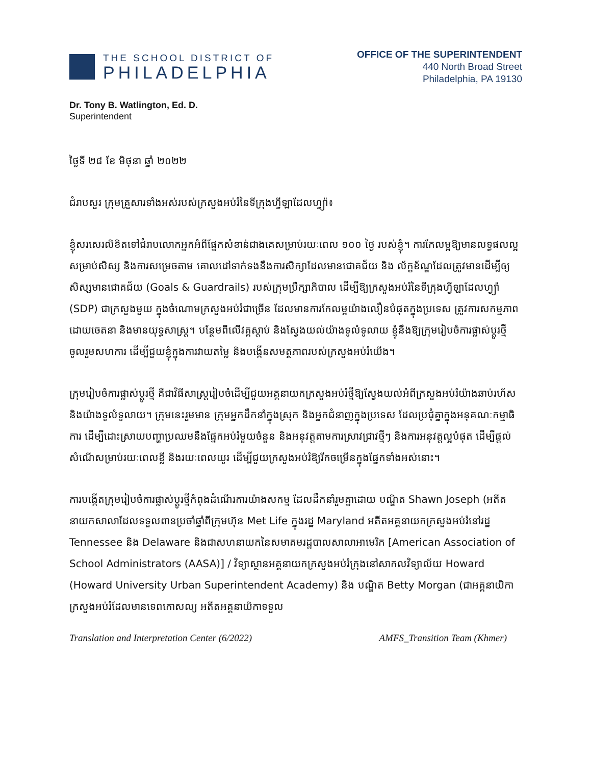THE SCHOOL DISTRICT OF
PHILADELPHIA
OFFICE OF THE SUPERINTENDENT
440 North Broad Street
Philadelphia, PA 19130
Dr. Tony B. Watlington, Ed. D.
Superintendent
ថ្ងៃទី ២៨ ខែ មិថុនា ឆ្នាំ ២០២២
ជំរាបសួរ ក្រុមគ្រួសារទាំងអស់របស់ក្រសួងអប់រំនៃទីក្រុងហ្វីឡាដែលហ្វ្យ៉ា៖
ខ្ញុំសរសេរលិខិតទៅជំរាបលោកអ្នកអំពីផ្នែកសំខាន់ជាងគេសម្រាប់រយៈពេល ១០០ ថ្ងៃ របស់ខ្ញុំ។ ការកែលម្អឱ្យមានលទ្ធផលល្អសម្រាប់សិស្ស និងការសម្រេចតាម គោលដៅទាក់ទងនឹងការសិក្សាដែលមានជោគជ័យ និង ល័ក្ខខ័ណ្ឌដែលត្រូវមានដើម្បីឲ្យសិស្សមានជោគជ័យ (Goals & Guardrails) របស់ក្រុមប្រឹក្សាភិបាល ដើម្បីឱ្យក្រសួងអប់រំនៃទីក្រុងហ្វីឡាដែលហ្វ្យ៉ា (SDP) ជាក្រសួងមួយ ក្នុងចំណោមក្រសួងអប់រំជាច្រើន ដែលមានការកែលម្អយ៉ាងលឿនបំផុតក្នុងប្រទេស ត្រូវការសកម្មភាពដោយចេតនា និងមានយុទ្ធសាស្ត្រ។ បន្ថែមពីលើវគ្គស្តាប់ និងស្វែងយល់យ៉ាងទូលំទូលាយ ខ្ញុំនឹងឱ្យក្រុមរៀបចំការផ្លាស់ប្តូរថ្មីចូលរួមសហការ ដើម្បីជួយខ្ញុំក្នុងការវាយតម្លៃ និងបង្កើនសមត្ថភាពរបស់ក្រសួងអប់រំយើង។
ក្រុមរៀបចំការផ្លាស់ប្តូរថ្មី គឺជាវិធីសាស្ត្ររៀបចំដើម្បីជួយអគ្គនាយកក្រសួងអប់រំថ្មីឱ្យស្វែងយល់អំពីក្រសួងអប់រំយ៉ាងឆាប់រហ័ស និងយ៉ាងទូលំទូលាយ។ ក្រុមនេះរួមមាន ក្រុមអ្នកដឹកនាំក្នុងស្រុក និងអ្នកជំនាញក្នុងប្រទេស ដែលប្រជុំគ្នាក្នុងអនុគណៈកម្មាធិការ ដើម្បីដោះស្រាយបញ្ហាប្រឈមនឹងផ្នែកអប់រំមួយចំនួន និងអនុវត្តតាមការស្រាវជ្រាវថ្មីៗ និងការអនុវត្តល្អបំផុត ដើម្បីផ្តល់សំណើសម្រាប់រយៈពេលខ្លី និងរយៈពេលយូរ ដើម្បីជួយក្រសួងអប់រំឱ្យរីកចម្រើនក្នុងផ្នែកទាំងអស់នោះ។
ការបង្កើតក្រុមរៀបចំការផ្លាស់ប្តូរថ្មីកំពុងដំណើរការយ៉ាងសកម្ម ដែលដឹកនាំរួមគ្នាដោយ បណ្ឌិត Shawn Joseph (អតីតនាយកសាលាដែលទទួលពានប្រចាំឆ្នាំពីក្រុមហ៊ុន Met Life ក្នុងរដ្ឋ Maryland អតីតអគ្គនាយកក្រសួងអប់រំនៅរដ្ឋ Tennessee និង Delaware និងជាសហនាយកនៃសមាគមរដ្ឋបាលសាលាអាមេរិក [American Association of School Administrators (AASA)] / វិទ្យាស្ថានអគ្គនាយកក្រសួងអប់រំក្រុងនៅសាកលវិទ្យាល័យ Howard (Howard University Urban Superintendent Academy) និង បណ្ឌិត Betty Morgan (ជាអគ្គនាយិកាក្រសួងអប់រំដែលមានទេពកោសល្យ អតីតអគ្គនាយិកាទទួល
Translation and Interpretation Center (6/2022) AMFS_Transition Team (Khmer)